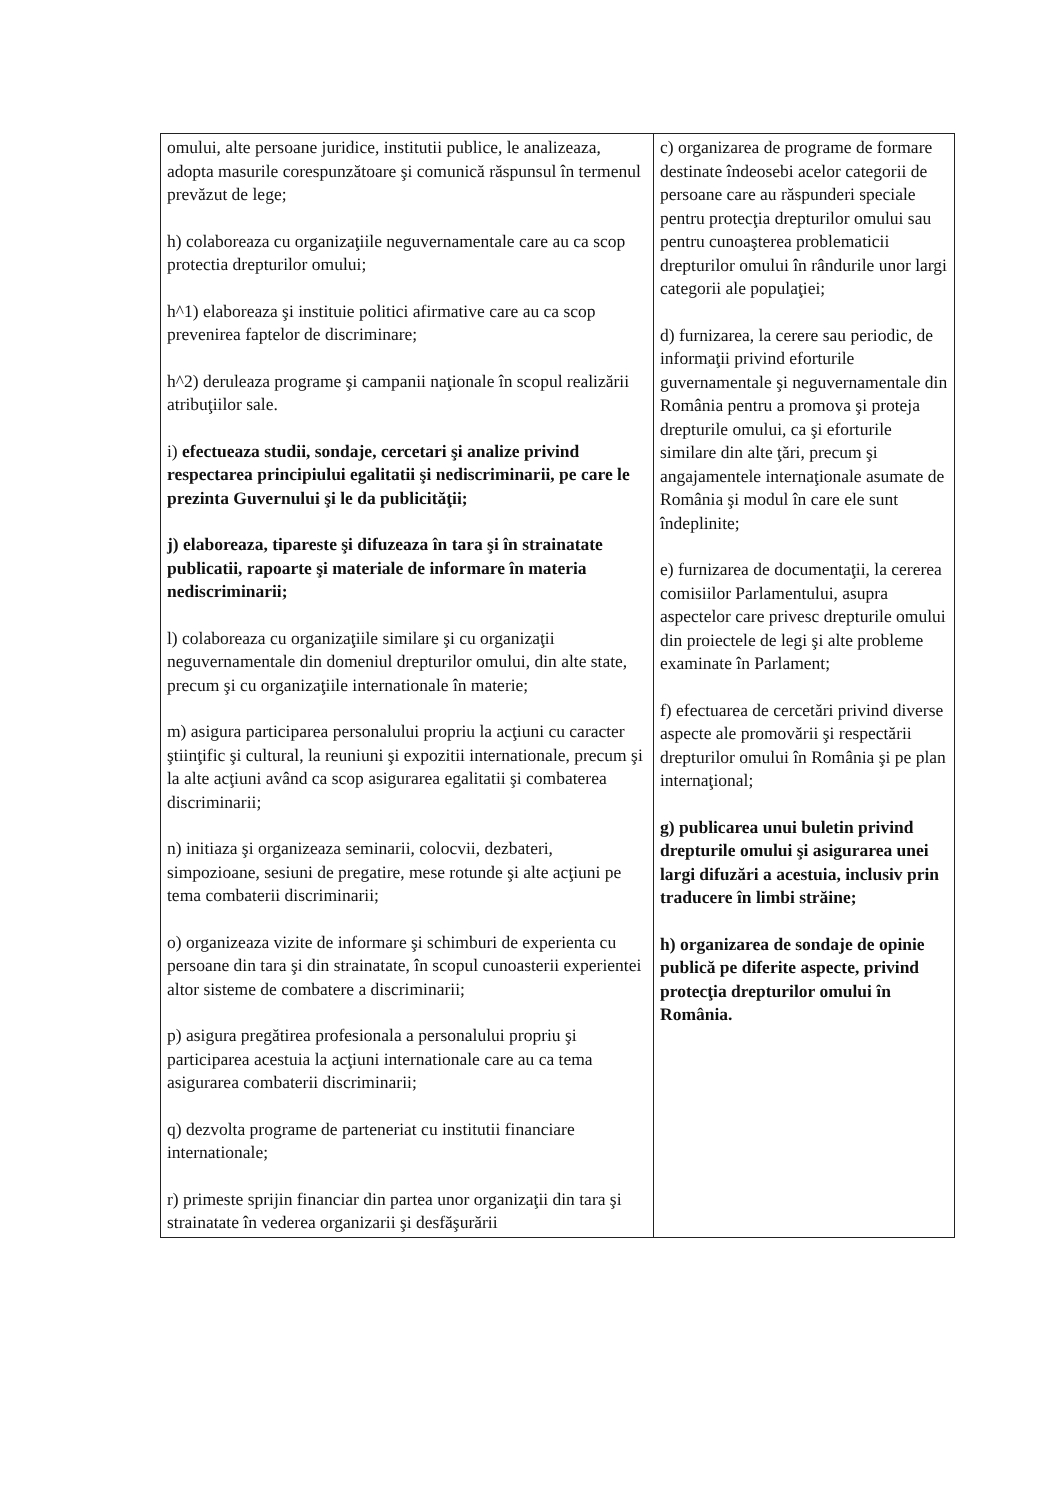| omului, alte persoane juridice, institutii publice, le analizeaza, adopta masurile corespunzătoare şi comunică răspunsul în termenul prevăzut de lege; h) colaboreaza cu organizaţiile neguvernamentale care au ca scop protectia drepturilor omului; h^1) elaboreaza şi instituie politici afirmative care au ca scop prevenirea faptelor de discriminare; h^2) deruleaza programe şi campanii naţionale în scopul realizării atribuţiilor sale. i) efectueaza studii, sondaje, cercetari şi analize privind respectarea principiului egalitatii şi nediscriminarii, pe care le prezinta Guvernului şi le da publicităţii; j) elaboreaza, tipareste şi difuzeaza în tara şi în strainatate publicatii, rapoarte şi materiale de informare în materia nediscriminarii; l) colaboreaza cu organizaţiile similare şi cu organizaţii neguvernamentale din domeniul drepturilor omului, din alte state, precum şi cu organizaţiile internationale în materie; m) asigura participarea personalului propriu la acţiuni cu caracter ştiinţific şi cultural, la reuniuni şi expozitii internationale, precum şi la alte acţiuni având ca scop asigurarea egalitatii şi combaterea discriminarii; n) initiaza şi organizeaza seminarii, colocvii, dezbateri, simpozioane, sesiuni de pregatire, mese rotunde şi alte acţiuni pe tema combaterii discriminarii; o) organizeaza vizite de informare şi schimburi de experienta cu persoane din tara şi din strainatate, în scopul cunoasterii experientei altor sisteme de combatere a discriminarii; p) asigura pregătirea profesionala a personalului propriu şi participarea acestuia la acţiuni internationale care au ca tema asigurarea combaterii discriminarii; q) dezvolta programe de parteneriat cu institutii financiare internationale; r) primeste sprijin financiar din partea unor organizaţii din tara şi strainatate în vederea organizarii şi desfăşurării | c) organizarea de programe de formare destinate îndeosebi acelor categorii de persoane care au răspunderi speciale pentru protecţia drepturilor omului sau pentru cunoaşterea problematicii drepturilor omului în rândurile unor largi categorii ale populaţiei; d) furnizarea, la cerere sau periodic, de informaţii privind eforturile guvernamentale şi neguvernamentale din România pentru a promova şi proteja drepturile omului, ca şi eforturile similare din alte ţări, precum şi angajamentele internaţionale asumate de România şi modul în care ele sunt îndeplinite; e) furnizarea de documentaţii, la cererea comisiilor Parlamentului, asupra aspectelor care privesc drepturile omului din proiectele de legi şi alte probleme examinate în Parlament; f) efectuarea de cercetări privind diverse aspecte ale promovării şi respectării drepturilor omului în România şi pe plan internaţional; g) publicarea unui buletin privind drepturile omului şi asigurarea unei largi difuzări a acestuia, inclusiv prin traducere în limbi străine; h) organizarea de sondaje de opinie publică pe diferite aspecte, privind protecţia drepturilor omului în România. |